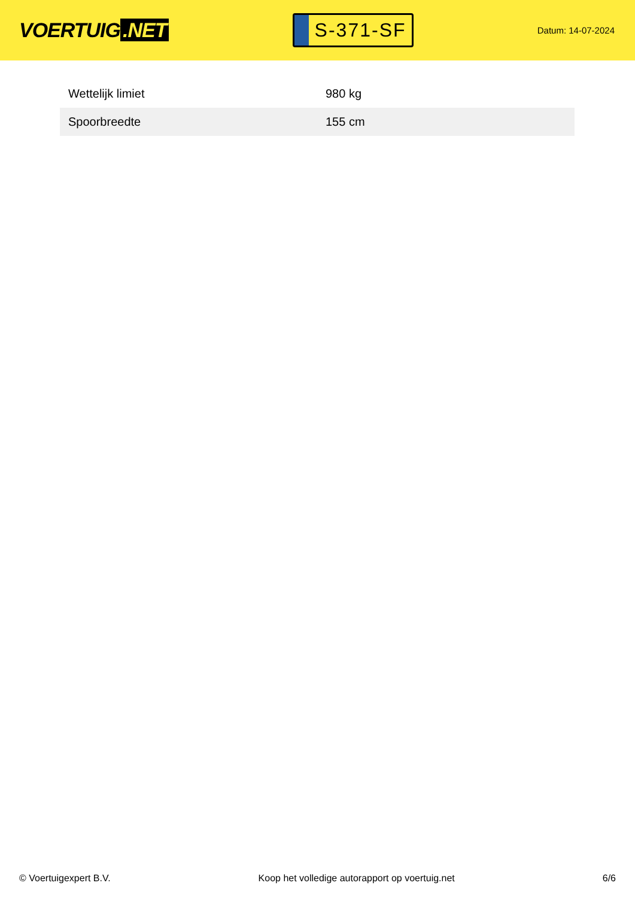VOERTUIG.NET
S-371-SF
Datum: 14-07-2024
| Wettelijk limiet | 980 kg |
| Spoorbreedte | 155 cm |
© Voertuigexpert B.V. Koop het volledige autorapport op voertuig.net 6/6